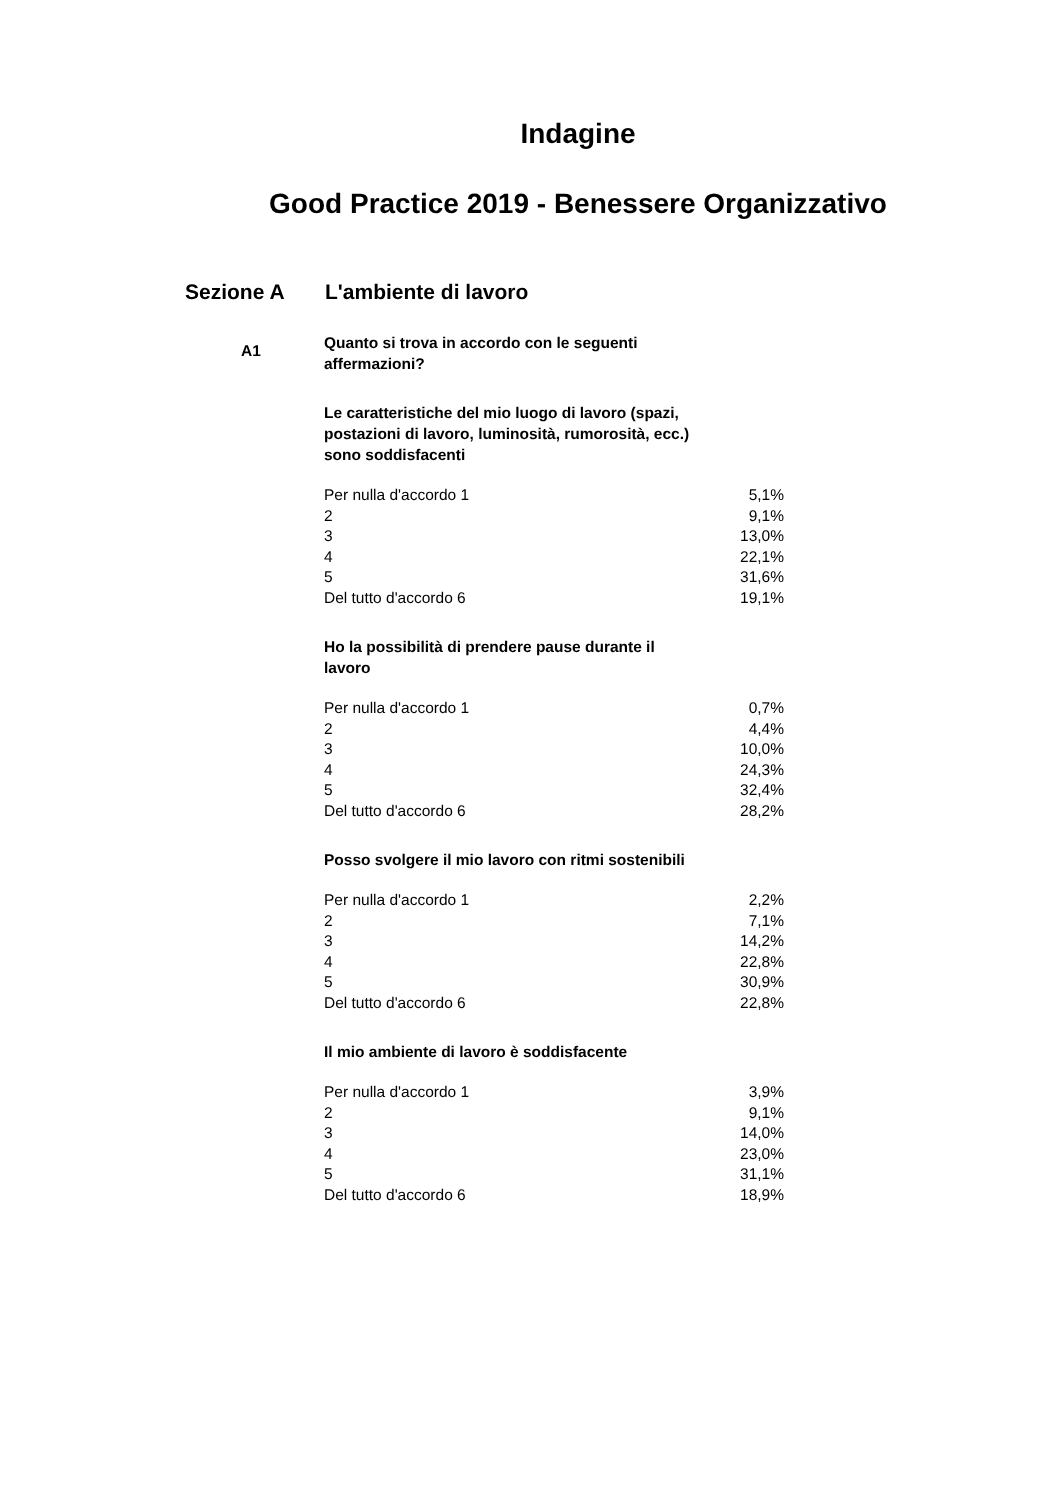Indagine
Good Practice 2019 - Benessere Organizzativo
Sezione A L'ambiente di lavoro
A1
Quanto si trova in accordo con le seguenti affermazioni?
Le caratteristiche del mio luogo di lavoro (spazi, postazioni di lavoro, luminosità, rumorosità, ecc.) sono soddisfacenti
| Per nulla d'accordo 1 | 5,1% |
| 2 | 9,1% |
| 3 | 13,0% |
| 4 | 22,1% |
| 5 | 31,6% |
| Del tutto d'accordo 6 | 19,1% |
Ho la possibilità di prendere pause durante il lavoro
| Per nulla d'accordo 1 | 0,7% |
| 2 | 4,4% |
| 3 | 10,0% |
| 4 | 24,3% |
| 5 | 32,4% |
| Del tutto d'accordo 6 | 28,2% |
Posso svolgere il mio lavoro con ritmi sostenibili
| Per nulla d'accordo 1 | 2,2% |
| 2 | 7,1% |
| 3 | 14,2% |
| 4 | 22,8% |
| 5 | 30,9% |
| Del tutto d'accordo 6 | 22,8% |
Il mio ambiente di lavoro è soddisfacente
| Per nulla d'accordo 1 | 3,9% |
| 2 | 9,1% |
| 3 | 14,0% |
| 4 | 23,0% |
| 5 | 31,1% |
| Del tutto d'accordo 6 | 18,9% |